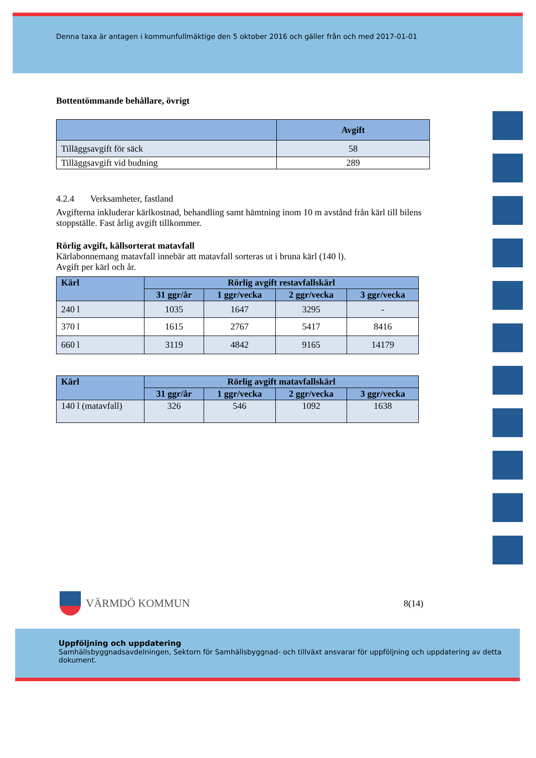Denna taxa är antagen i kommunfullmäktige den 5 oktober 2016 och gäller från och med 2017-01-01
Bottentömmande behållare, övrigt
| | Avgift |
| --- | --- |
| Tilläggsavgift för säck | 58 |
| Tilläggsavgift vid budning | 289 |
4.2.4 Verksamheter, fastland
Avgifterna inkluderar kärlkostnad, behandling samt hämtning inom 10 m avstånd från kärl till bilens stoppställe. Fast årlig avgift tillkommer.
Rörlig avgift, källsorterat matavfall
Kärlabonnemang matavfall innebär att matavfall sorteras ut i bruna kärl (140 l).
Avgift per kärl och år.
| Kärl | Rörlig avgift restavfallskärl | | | |
| --- | --- | --- | --- | --- |
| | 31 ggr/år | 1 ggr/vecka | 2 ggr/vecka | 3 ggr/vecka |
| 240 l | 1035 | 1647 | 3295 | - |
| 370 l | 1615 | 2767 | 5417 | 8416 |
| 660 l | 3119 | 4842 | 9165 | 14179 |
| Kärl | Rörlig avgift matavfallskärl | | | |
| --- | --- | --- | --- | --- |
| | 31 ggr/år | 1 ggr/vecka | 2 ggr/vecka | 3 ggr/vecka |
| 140 l (matavfall) | 326 | 546 | 1092 | 1638 |
VÄRMDÖ KOMMUN
8(14)
Uppföljning och uppdatering
Samhällsbyggnadsavdelningen, Sektorn för Samhällsbyggnad- och tillväxt ansvarar för uppföljning och uppdatering av detta dokument.